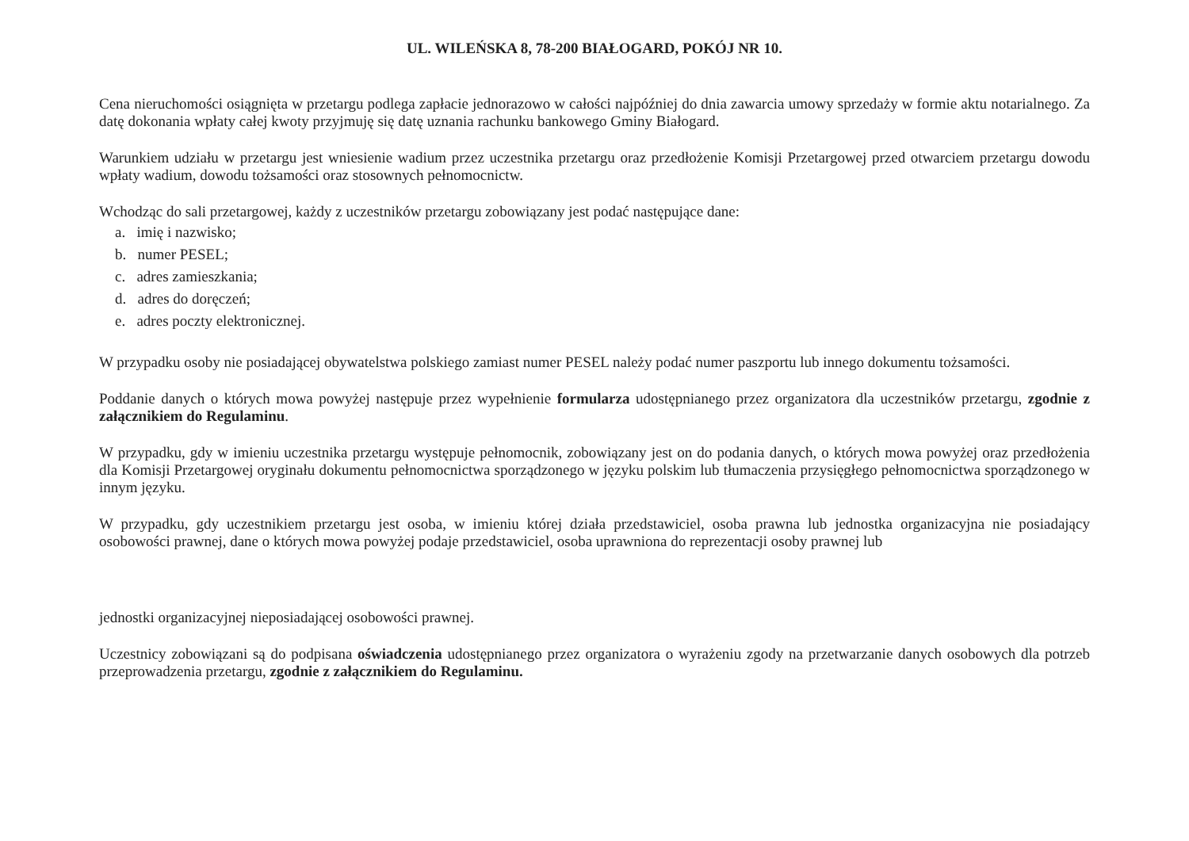UL. WILEŃSKA 8, 78-200 BIAŁOGARD, POKÓJ NR 10.
Cena nieruchomości osiągnięta w przetargu podlega zapłacie jednorazowo w całości najpóźniej do dnia zawarcia umowy sprzedaży w formie aktu notarialnego. Za datę dokonania wpłaty całej kwoty przyjmuję się datę uznania rachunku bankowego Gminy Białogard.
Warunkiem udziału w przetargu jest wniesienie wadium przez uczestnika przetargu oraz przedłożenie Komisji Przetargowej przed otwarciem przetargu dowodu wpłaty wadium, dowodu tożsamości oraz stosownych pełnomocnictw.
Wchodząc do sali przetargowej, każdy z uczestników przetargu zobowiązany jest podać następujące dane:
a. imię i nazwisko;
b. numer PESEL;
c. adres zamieszkania;
d. adres do doręczeń;
e. adres poczty elektronicznej.
W przypadku osoby nie posiadającej obywatelstwa polskiego zamiast numer PESEL należy podać numer paszportu lub innego dokumentu tożsamości.
Poddanie danych o których mowa powyżej następuje przez wypełnienie formularza udostępnianego przez organizatora dla uczestników przetargu, zgodnie z załącznikiem do Regulaminu.
W przypadku, gdy w imieniu uczestnika przetargu występuje pełnomocnik, zobowiązany jest on do podania danych, o których mowa powyżej oraz przedłożenia dla Komisji Przetargowej oryginału dokumentu pełnomocnictwa sporządzonego w języku polskim lub tłumaczenia przysięgłego pełnomocnictwa sporządzonego w innym języku.
W przypadku, gdy uczestnikiem przetargu jest osoba, w imieniu której działa przedstawiciel, osoba prawna lub jednostka organizacyjna nie posiadający osobowości prawnej, dane o których mowa powyżej podaje przedstawiciel, osoba uprawniona do reprezentacji osoby prawnej lub
jednostki organizacyjnej nieposiadającej osobowości prawnej.
Uczestnicy zobowiązani są do podpisana oświadczenia udostępnianego przez organizatora o wyrażeniu zgody na przetwarzanie danych osobowych dla potrzeb przeprowadzenia przetargu, zgodnie z załącznikiem do Regulaminu.